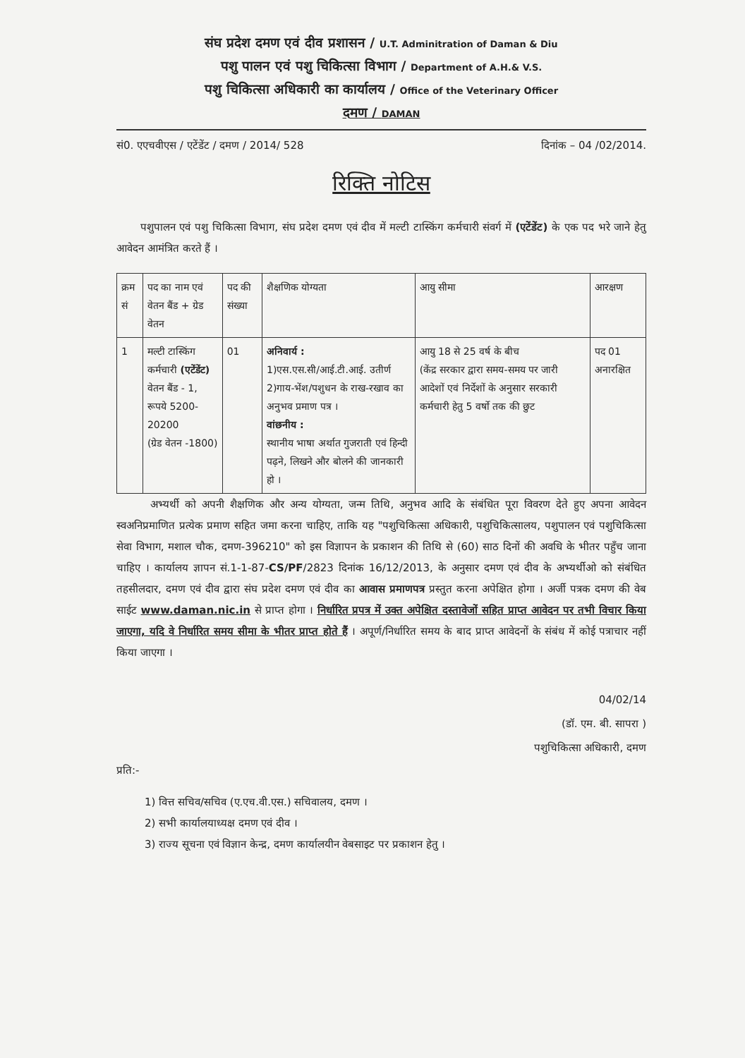संघ प्रदेश दमण एवं दीव प्रशासन / U.T. Adminitration of Daman & Diu
पशु पालन एवं पशु चिकित्सा विभाग / Department of A.H.& V.S.
पशु चिकित्सा अधिकारी का कार्यालय / Office of the Veterinary Officer
दमण / DAMAN
सं0. एएचवीएस / एटेंडेंट / दमण / 2014/ 528 दिनांक – 04 /02/2014.
रिक्ति नोटिस
पशुपालन एवं पशु चिकित्सा विभाग, संघ प्रदेश दमण एवं दीव में मल्टी टास्किंग कर्मचारी संवर्ग में (एटेंडेंट) के एक पद भरे जाने हेतु आवेदन आमंत्रित करते हैं ।
| क्रम सं | पद का नाम एवं वेतन बैंड + ग्रेड वेतन | पद की संख्या | शैक्षणिक योग्यता | आयु सीमा | आरक्षण |
| --- | --- | --- | --- | --- | --- |
| 1 | मल्टी टास्किंग कर्मचारी (एटेंडेंट) वेतन बैंड - 1, रूपये 5200-20200 (ग्रेड वेतन -1800) | 01 | अनिवार्य : 1)एस.एस.सी/आई.टी.आई. उतीर्ण 2)गाय-भेंश/पशुधन के राख-रखाव का अनुभव प्रमाण पत्र । वांछनीय : स्थानीय भाषा अर्थात गुजराती एवं हिन्दी पढ़ने, लिखने और बोलने की जानकारी हो । | आयु 18 से 25 वर्ष के बीच (केंद्र सरकार द्वारा समय-समय पर जारी आदेशों एवं निर्देशों के अनुसार सरकारी कर्मचारी हेतु 5 वर्षो तक की छुट | पद 01 अनारक्षित |
अभ्यर्थी को अपनी शैक्षणिक और अन्य योग्यता, जन्म तिथि, अनुभव आदि के संबंधित पूरा विवरण देते हुए अपना आवेदन स्वअनिप्रमाणित प्रत्येक प्रमाण सहित जमा करना चाहिए, ताकि यह "पशुचिकित्सा अधिकारी, पशुचिकित्सालय, पशुपालन एवं पशुचिकित्सा सेवा विभाग, मशाल चौक, दमण-396210" को इस विज्ञापन के प्रकाशन की तिथि से (60) साठ दिनों की अवधि के भीतर पहुँच जाना चाहिए । कार्यालय ज्ञापन सं.1-1-87-CS/PF/2823 दिनांक 16/12/2013, के अनुसार दमण एवं दीव के अभ्यर्थीओ को संबंधित तहसीलदार, दमण एवं दीव द्वारा संघ प्रदेश दमण एवं दीव का आवास प्रमाणपत्र प्रस्तुत करना अपेक्षित होगा । अर्जी पत्रक दमण की वेब साईट www.daman.nic.in से प्राप्त होगा । निर्धारित प्रपत्र में उक्त अपेक्षित दस्तावेजों सहित प्राप्त आवेदन पर तभी विचार किया जाएगा, यदि वे निर्धारित समय सीमा के भीतर प्राप्त होते हैं । अपूर्ण/निर्धारित समय के बाद प्राप्त आवेदनों के संबंध में कोई पत्राचार नहीं किया जाएगा ।
04/02/14
(डॉ. एम. बी. सापरा )
पशुचिकित्सा अधिकारी, दमण
प्रति:-
1) वित्त सचिव/सचिव (ए.एच.वी.एस.) सचिवालय, दमण ।
2) सभी कार्यालयाध्यक्ष दमण एवं दीव ।
3) राज्य सूचना एवं विज्ञान केन्द्र, दमण कार्यालयीन वेबसाइट पर प्रकाशन हेतु ।